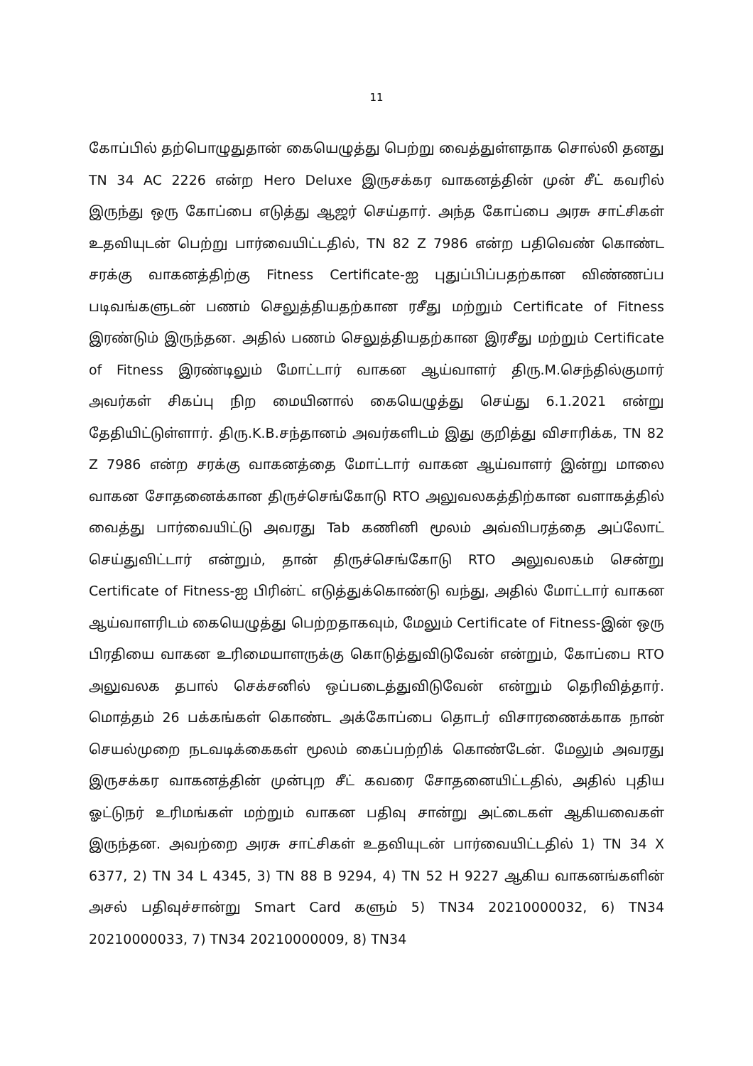11
கோப்பில் தற்பொழுதுதான் கையெழுத்து பெற்று வைத்துள்ளதாக சொல்லி தனது TN 34 AC 2226 என்ற Hero Deluxe இருசக்கர வாகனத்தின் முன் சீட் கவரில் இருந்து ஒரு கோப்பை எடுத்து ஆஜர் செய்தார். அந்த கோப்பை அரசு சாட்சிகள் உதவியுடன் பெற்று பார்வையிட்டதில், TN 82 Z 7986 என்ற பதிவெண் கொண்ட சரக்கு வாகனத்திற்கு Fitness Certificate-ஐ புதுப்பிப்பதற்கான விண்ணப்ப படிவங்களுடன் பணம் செலுத்தியதற்கான ரசீது மற்றும் Certificate of Fitness இரண்டும் இருந்தன. அதில் பணம் செலுத்தியதற்கான இரசீது மற்றும் Certificate of Fitness இரண்டிலும் மோட்டார் வாகன ஆய்வாளர் திரு.M.செந்தில்குமார் அவர்கள் சிகப்பு நிற மையினால் கையெழுத்து செய்து 6.1.2021 என்று தேதியிட்டுள்ளார். திரு.K.B.சந்தானம் அவர்களிடம் இது குறித்து விசாரிக்க, TN 82 Z 7986 என்ற சரக்கு வாகனத்தை மோட்டார் வாகன ஆய்வாளர் இன்று மாலை வாகன சோதனைக்கான திருச்செங்கோடு RTO அலுவலகத்திற்கான வளாகத்தில் வைத்து பார்வையிட்டு அவரது Tab கணினி மூலம் அவ்விபரத்தை அப்லோட் செய்துவிட்டார் என்றும், தான் திருச்செங்கோடு RTO அலுவலகம் சென்று Certificate of Fitness-ஐ பிரின்ட் எடுத்துக்கொண்டு வந்து, அதில் மோட்டார் வாகன ஆய்வாளரிடம் கையெழுத்து பெற்றதாகவும், மேலும் Certificate of Fitness-இன் ஒரு பிரதியை வாகன உரிமையாளருக்கு கொடுத்துவிடுவேன் என்றும், கோப்பை RTO அலுவலக தபால் செக்சனில் ஒப்படைத்துவிடுவேன் என்றும் தெரிவித்தார். மொத்தம் 26 பக்கங்கள் கொண்ட அக்கோப்பை தொடர் விசாரணைக்காக நான் செயல்முறை நடவடிக்கைகள் மூலம் கைப்பற்றிக் கொண்டேன். மேலும் அவரது இருசக்கர வாகனத்தின் முன்புற சீட் கவரை சோதனையிட்டதில், அதில் புதிய ஓட்டுநர் உரிமங்கள் மற்றும் வாகன பதிவு சான்று அட்டைகள் ஆகியவைகள் இருந்தன. அவற்றை அரசு சாட்சிகள் உதவியுடன் பார்வையிட்டதில் 1) TN 34 X 6377, 2) TN 34 L 4345, 3) TN 88 B 9294, 4) TN 52 H 9227 ஆகிய வாகனங்களின் அசல் பதிவுச்சான்று Smart Card களும் 5) TN34 20210000032, 6) TN34 20210000033, 7) TN34 20210000009, 8) TN34